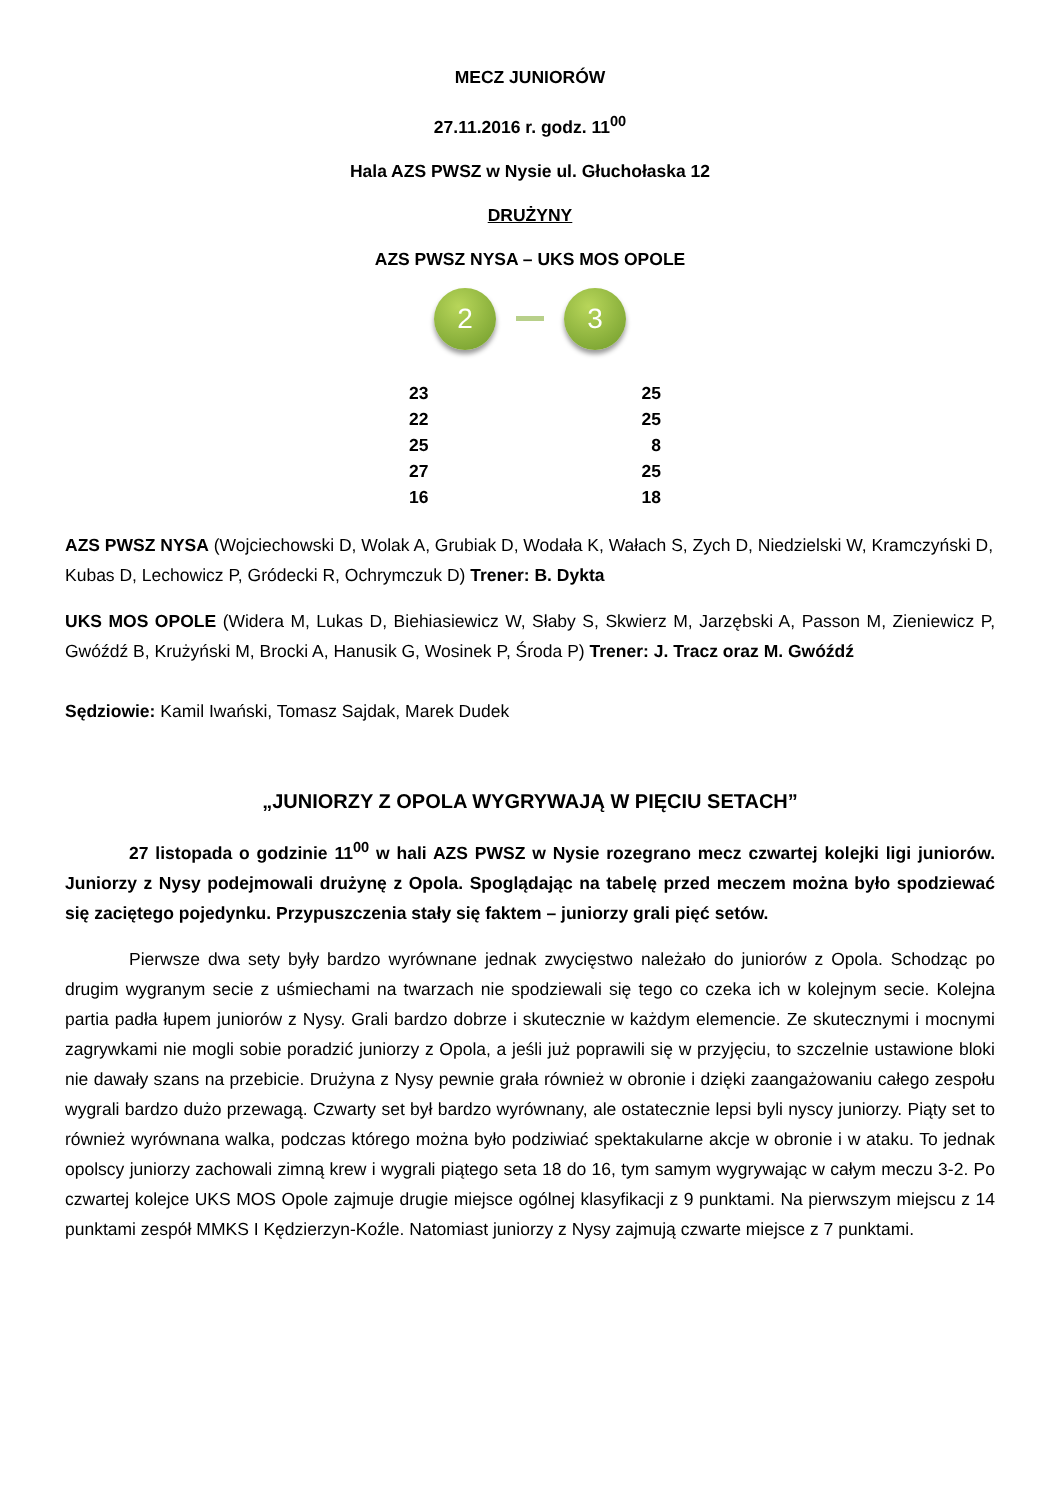MECZ JUNIORÓW
27.11.2016 r. godz. 11<sup>00</sup>
Hala AZS PWSZ w Nysie ul. Głuchołaska 12
DRUŻYNY
AZS PWSZ NYSA – UKS MOS OPOLE
2 3
| 23 | 25 |
| 22 | 25 |
| 25 | 8 |
| 27 | 25 |
| 16 | 18 |
AZS PWSZ NYSA (Wojciechowski D, Wolak A, Grubiak D, Wodała K, Wałach S, Zych D, Niedzielski W, Kramczyński D, Kubas D, Lechowicz P, Gródecki R, Ochrymczuk D) Trener: B. Dykta
UKS MOS OPOLE (Widera M, Lukas D, Biehiasiewicz W, Słaby S, Skwierz M, Jarzębski A, Passon M, Zieniewicz P, Gwóźdź B, Krużyński M, Brocki A, Hanusik G, Wosinek P, Środa P) Trener: J. Tracz oraz M. Gwóźdź
Sędziowie: Kamil Iwański, Tomasz Sajdak, Marek Dudek
„JUNIORZY Z OPOLA WYGRYWAJĄ W PIĘCIU SETACH”
27 listopada o godzinie 11<sup>00</sup> w hali AZS PWSZ w Nysie rozegrano mecz czwartej kolejki ligi juniorów. Juniorzy z Nysy podejmowali drużynę z Opola. Spoglądając na tabelę przed meczem można było spodziewać się zaciętego pojedynku. Przypuszczenia stały się faktem – juniorzy grali pięć setów.
Pierwsze dwa sety były bardzo wyrównane jednak zwycięstwo należało do juniorów z Opola. Schodząc po drugim wygranym secie z uśmiechami na twarzach nie spodziewali się tego co czeka ich w kolejnym secie. Kolejna partia padła łupem juniorów z Nysy. Grali bardzo dobrze i skutecznie w każdym elemencie. Ze skutecznymi i mocnymi zagrywkami nie mogli sobie poradzić juniorzy z Opola, a jeśli już poprawili się w przyjęciu, to szczelnie ustawione bloki nie dawały szans na przebicie. Drużyna z Nysy pewnie grała również w obronie i dzięki zaangażowaniu całego zespołu wygrali bardzo dużo przewagą. Czwarty set był bardzo wyrównany, ale ostatecznie lepsi byli nyscy juniorzy. Piąty set to również wyrównana walka, podczas którego można było podziwiać spektakularne akcje w obronie i w ataku. To jednak opolscy juniorzy zachowali zimną krew i wygrali piątego seta 18 do 16, tym samym wygrywając w całym meczu 3-2. Po czwartej kolejce UKS MOS Opole zajmuje drugie miejsce ogólnej klasyfikacji z 9 punktami. Na pierwszym miejscu z 14 punktami zespół MMKS I Kędzierzyn-Koźle. Natomiast juniorzy z Nysy zajmują czwarte miejsce z 7 punktami.